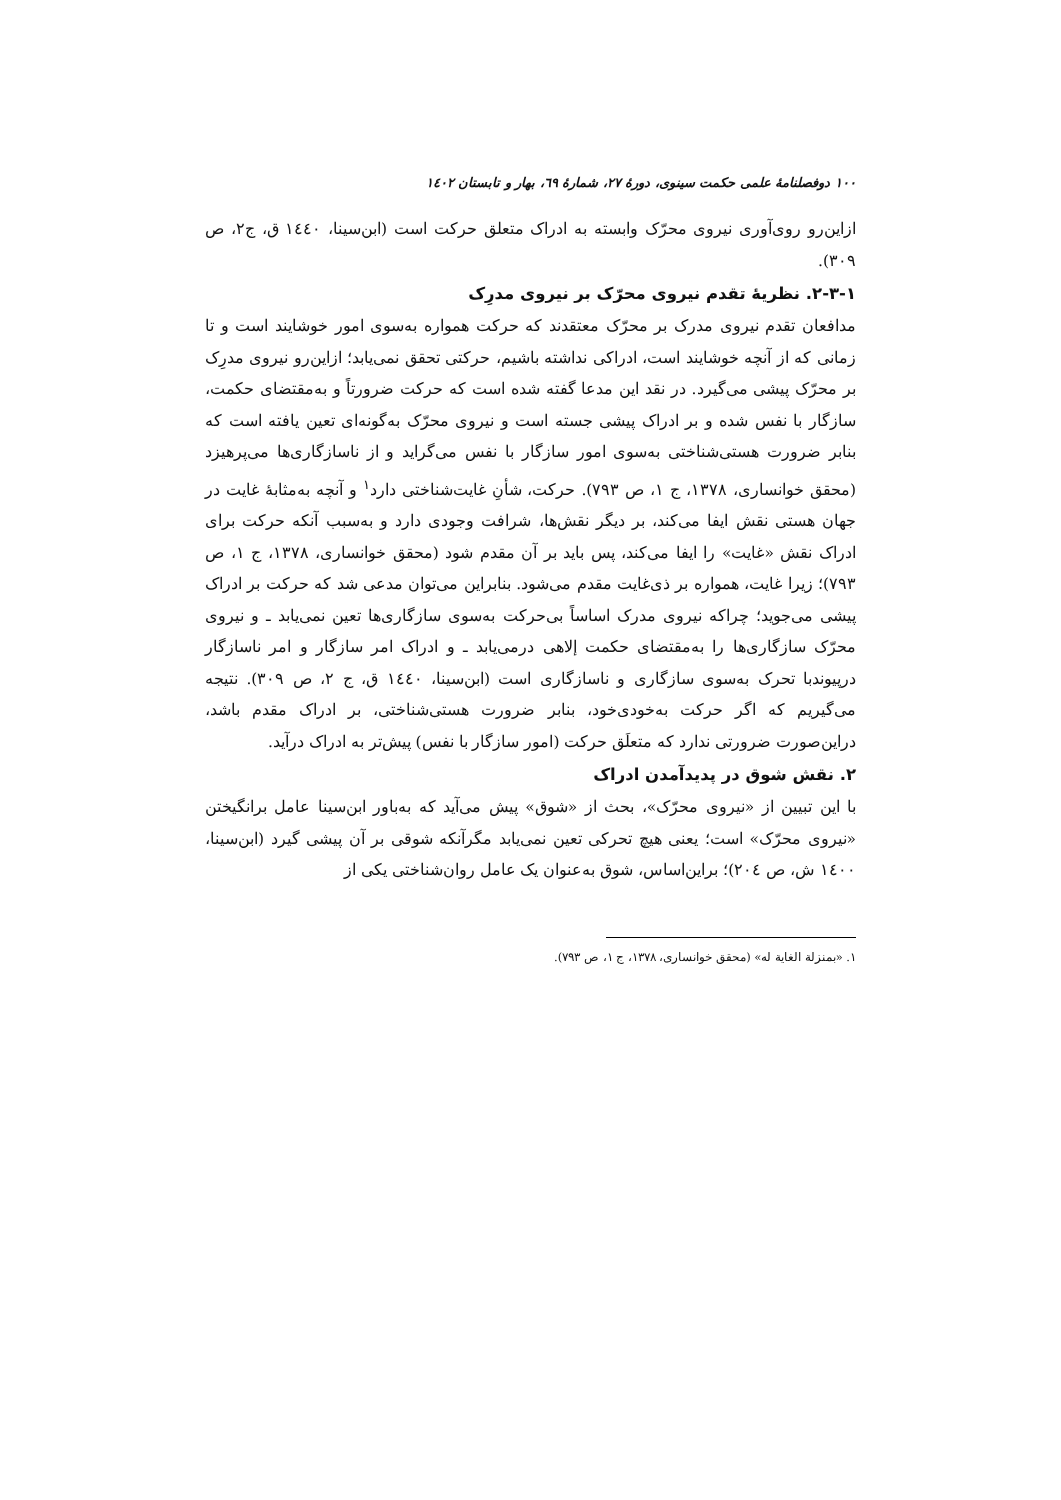۱۰۰ دوفصلنامهٔ علمی حکمت سینوی، دورهٔ ۲۷، شمارهٔ ٦۹، بهار و تابستان ۱٤۰۲
ازاین‌رو روی‌آوری نیروی محرّک وابسته به ادراک متعلق حرکت است (ابن‌سینا، ۱٤٤۰ ق، ج۲، ص ۳۰۹).
۲-۳-۱. نظریهٔ تقدم نیروی محرّک بر نیروی مدرِک
مدافعان تقدم نیروی مدرک بر محرّک معتقدند که حرکت همواره به‌سوی امور خوشایند است و تا زمانی که از آنچه خوشایند است، ادراکی نداشته باشیم، حرکتی تحقق نمی‌یابد؛ ازاین‌رو نیروی مدرِک بر محرّک پیشی می‌گیرد. در نقد این مدعا گفته شده است که حرکت ضرورتاً و به‌مقتضای حکمت، سازگار با نفس شده و بر ادراک پیشی جسته است و نیروی محرّک به‌گونه‌ای تعین یافته است که بنابر ضرورت هستی‌شناختی به‌سوی امور سازگار با نفس می‌گراید و از ناسازگاری‌ها می‌پرهیزد (محقق خوانساری، ۱۳۷۸، ج ۱، ص ۷۹۳). حرکت، شأنِ غایت‌شناختی دارد<sup>۱</sup> و آنچه به‌مثابهٔ غایت در جهان هستی نقش ایفا می‌کند، بر دیگر نقش‌ها، شرافت وجودی دارد و به‌سبب آنکه حرکت برای ادراک نقش «غایت» را ایفا می‌کند، پس باید بر آن مقدم شود (محقق خوانساری، ۱۳۷۸، ج ۱، ص ۷۹۳)؛ زیرا غایت، همواره بر ذی‌غایت مقدم می‌شود. بنابراین می‌توان مدعی شد که حرکت بر ادراک پیشی می‌جوید؛ چراکه نیروی مدرک اساساً بی‌حرکت به‌سوی سازگاری‌ها تعین نمی‌یابد ـ و نیروی محرّک سازگاری‌ها را به‌مقتضای حکمت إلاهی درمی‌یابد ـ و ادراک امر سازگار و امر ناسازگار درپیوندبا تحرک به‌سوی سازگاری و ناسازگاری است (ابن‌سینا، ۱٤٤۰ ق، ج ۲، ص ۳۰۹). نتیجه می‌گیریم که اگر حرکت به‌خودی‌خود، بنابر ضرورت هستی‌شناختی، بر ادراک مقدم باشد، دراین‌صورت ضرورتی ندارد که متعلَق حرکت (امور سازگار با نفس) پیش‌تر به ادراک درآید.
۲. نقش شوق در پدیدآمدن ادراک
با این تبیین از «نیروی محرّک»، بحث از «شوق» پیش می‌آید که به‌باور ابن‌سینا عامل برانگیختن «نیروی محرّک» است؛ یعنی هیچ تحرکی تعین نمی‌یابد مگرآنکه شوقی بر آن پیشی گیرد (ابن‌سینا، ۱٤۰۰ ش، ص ۲۰٤)؛ براین‌اساس، شوق به‌عنوان یک عامل روان‌شناختی یکی از
۱. «بمنزلة الغاية له» (محقق خوانساری، ۱۳۷۸، ج ۱، ص ۷۹۳).